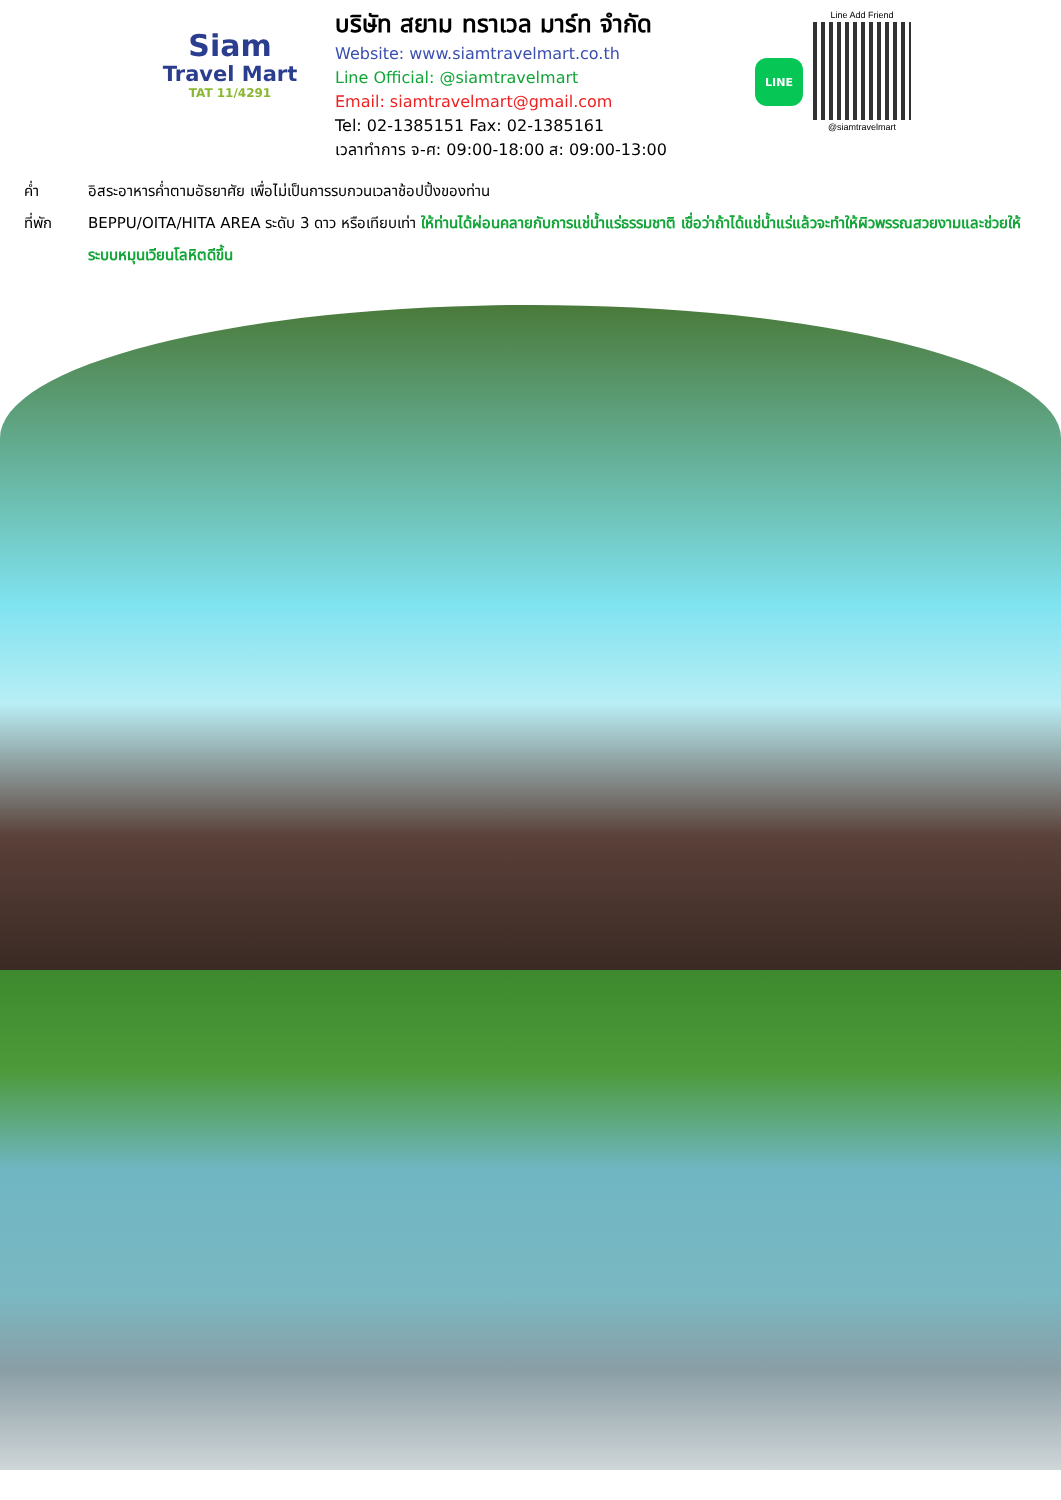Siam
Travel Mart
TAT 11/4291
บริษัท สยาม ทราเวล มาร์ท จำกัด
Website: www.siamtravelmart.co.th
Line Official: @siamtravelmart
Email: siamtravelmart@gmail.com
Tel: 02-1385151 Fax: 02-1385161
เวลาทำการ จ-ศ: 09:00-18:00 ส: 09:00-13:00
LINE
Line Add Friend
@siamtravelmart
ค่ำ อิสระอาหารค่ำตามอัธยาศัย เพื่อไม่เป็นการรบกวนเวลาช้อปปิ้งของท่าน
ที่พัก BEPPU/OITA/HITA AREA ระดับ 3 ดาว หรือเทียบเท่า ให้ท่านได้ผ่อนคลายกับการแช่น้ำแร่ธรรมชาติ เชื่อว่าถ้าได้แช่น้ำแร่แล้วจะทำให้ผิวพรรณสวยงามและช่วยให้ระบบหมุนเวียนโลหิตดีขึ้น